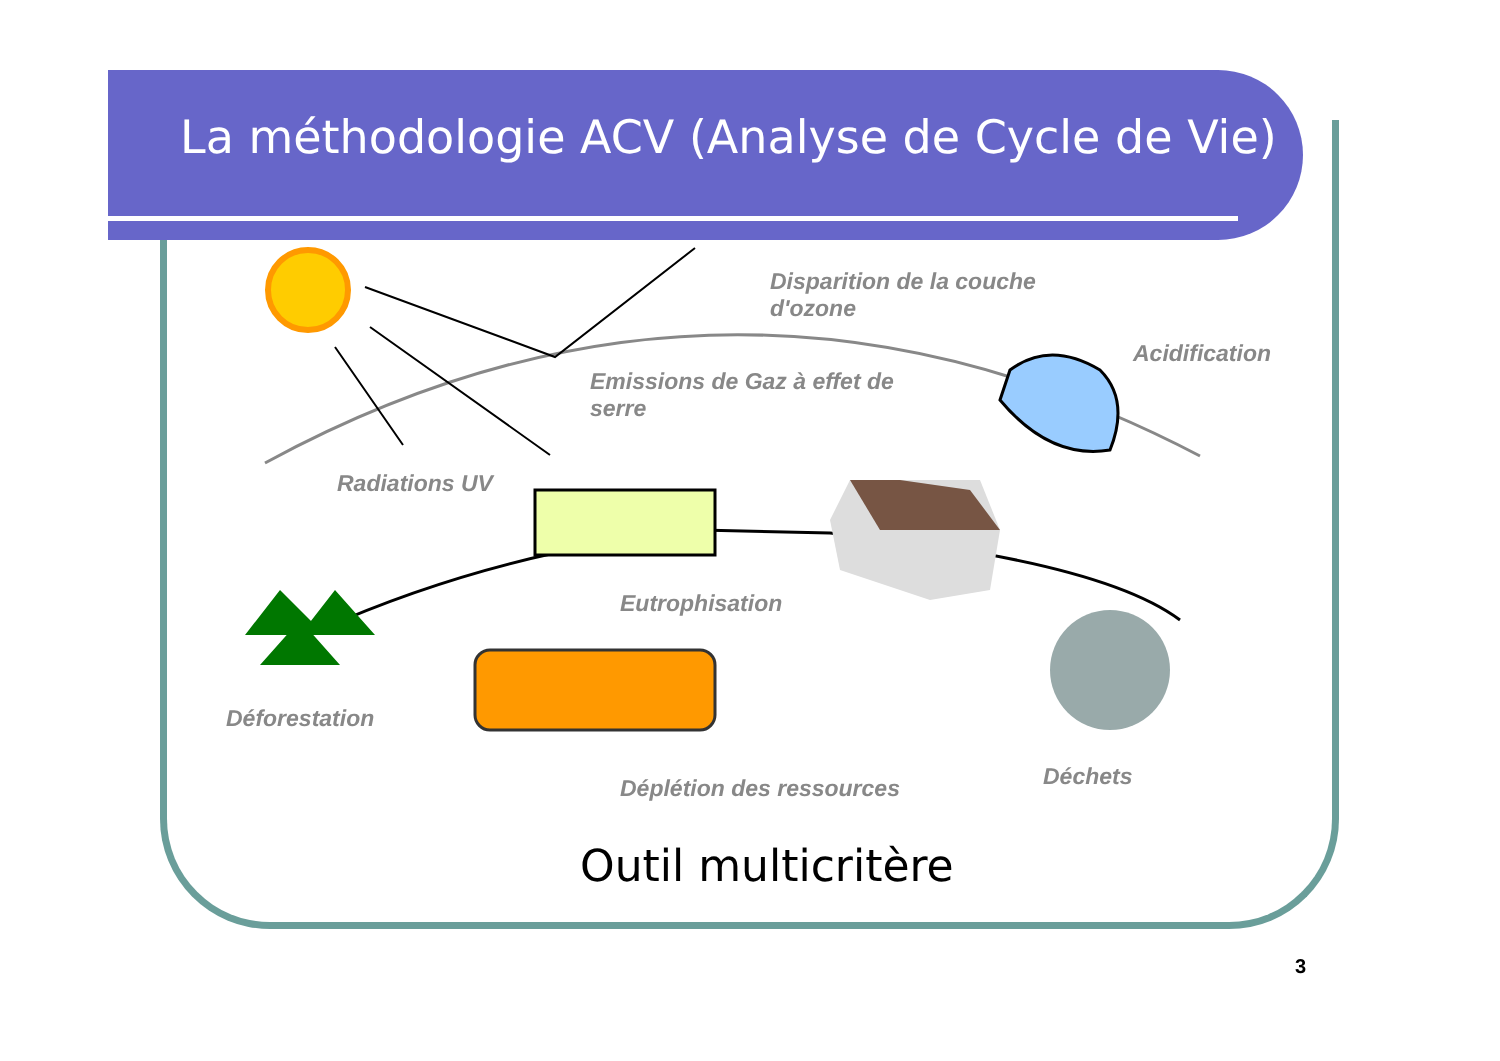La méthodologie ACV (Analyse de Cycle de Vie)
Disparition de la couche
d'ozone
Acidification
Emissions de Gaz à effet de
serre
Radiations UV
Eutrophisation
Déforestation
Déplétion des ressources Déchets
Outil multicritère
3